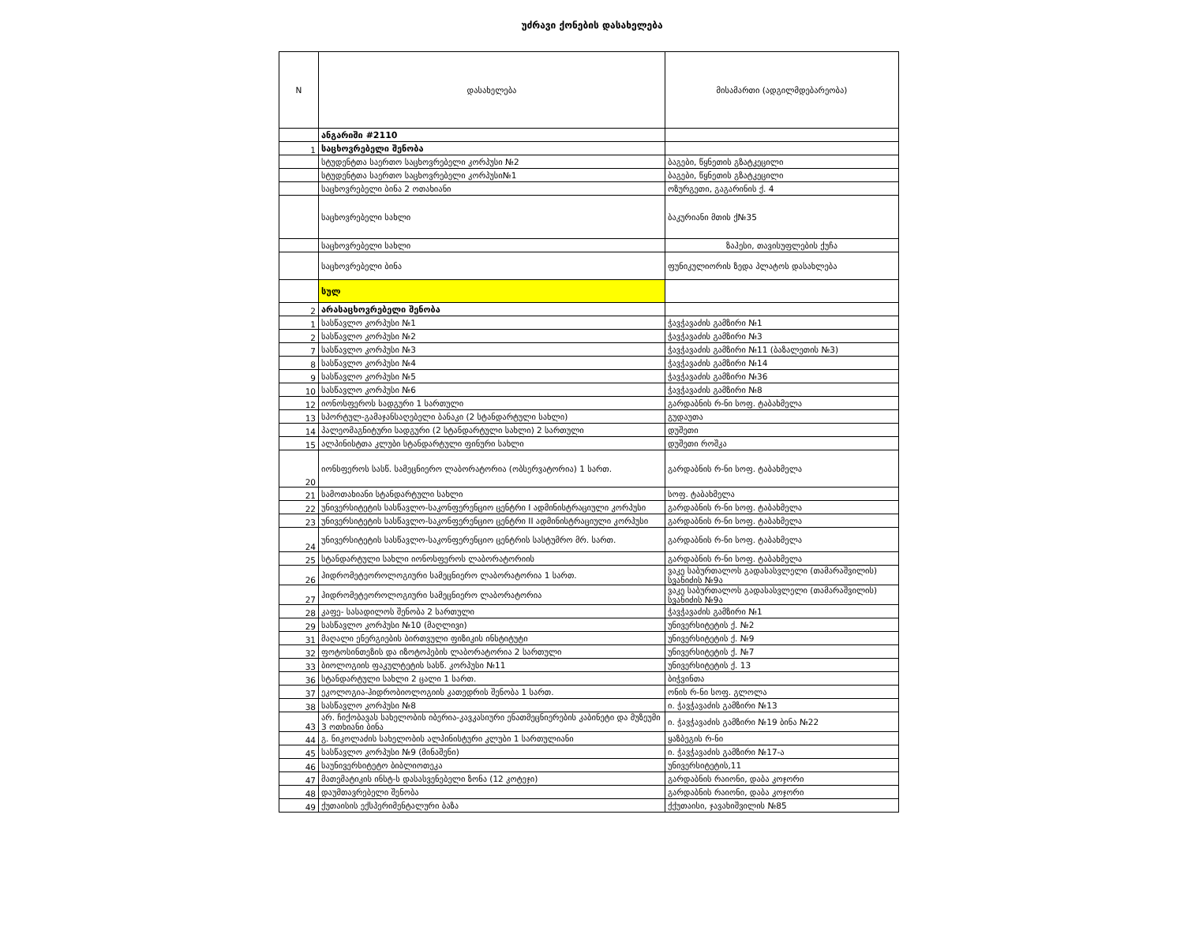უძრავი ქონების დასახელება
| N | დასახელება | მისამართი (ადგილმდებარეობა) |
| | ანგარიში #2110 | |
| 1 | საცხოვრებელი შენობა | |
| | სტუდენტთა საერთო საცხოვრებელი კორპუსი №2 | ბაგები, წყნეთის გზატკეცილი |
| | სტუდენტთა საერთო საცხოვრებელი კორპუსი№1 | ბაგები, წყნეთის გზატკეცილი |
| | საცხოვრებელი ბინა 2 ოთახიანი | ოზურგეთი, გაგარინის ქ. 4 |
| | საცხოვრებელი სახლი | ბაკურიანი მთის ქ№35 |
| | საცხოვრებელი სახლი | ზაჰესი, თავისუფლების ქუჩა |
| | საცხოვრებელი ბინა | ფუნიკულიორის ზედა პლატოს დასახლება |
| | სულ | |
| 2 | არასაცხოვრებელი შენობა | |
| 1 | სასწავლო კორპუსი №1 | ჭავჭავაძის გამზირი №1 |
| 2 | სასწავლო კორპუსი №2 | ჭავჭავაძის გამზირი №3 |
| 7 | სასწავლო კორპუსი №3 | ჭავჭავაძის გამზირი №11 (ბაზალეთის №3) |
| 8 | სასწავლო კორპუსი №4 | ჭავჭავაძის გამზირი №14 |
| 9 | სასწავლო კორპუსი №5 | ჭავჭავაძის გამზირი №36 |
| 10 | სასწავლო კორპუსი №6 | ჭავჭავაძის გამზირი №8 |
| 12 | იონოსფეროს სადგური 1 სართული | გარდაბნის რ-ნი სოფ. ტაბახმელა |
| 13 | სპორტულ-გამაჯანსაღებელი ბანაკი (2 სტანდარტული სახლი) | გუდაუთა |
| 14 | პალეომაგნიტური სადგური (2 სტანდარტული სახლი) 2 სართული | დუშეთი |
| 15 | ალპინისტთა კლუბი სტანდარტული ფინური სახლი | დუშეთი როშკა |
| 20 | იონსფეროს სასწ. სამეცნიერო ლაბორატორია (ობსერვატორია) 1 სართ. | გარდაბნის რ-ნი სოფ. ტაბახმელა |
| 21 | სამოთახიანი სტანდარტული სახლი | სოფ. ტაბახმელა |
| 22 | უნივერსიტეტის სასწავლო-საკონფერენციო ცენტრი I ადმინისტრაციული კორპუსი | გარდაბნის რ-ნი სოფ. ტაბახმელა |
| 23 | უნივერსიტეტის სასწავლო-საკონფერენციო ცენტრი II ადმინისტრაციული კორპუსი | გარდაბნის რ-ნი სოფ. ტაბახმელა |
| 24 | უნივერსიტეტის სასწავლო-საკონფერენციო ცენტრის სასტუმრო მრ. სართ. | გარდაბნის რ-ნი სოფ. ტაბახმელა |
| 25 | სტანდარტული სახლი იონოსფეროს ლაბორატორიის | გარდაბნის რ-ნი სოფ. ტაბახმელა |
| 26 | ჰიდრომეტეოროლოგიური სამეცნიერო ლაბორატორია 1 სართ. | ვაკე საბურთალოს გადასასვლელი (თამარაშვილის) სვანიძის №9ა |
| 27 | ჰიდრომეტეოროლოგიური სამეცნიერო ლაბორატორია | ვაკე საბურთალოს გადასასვლელი (თამარაშვილის) სვანიძის №9ა |
| 28 | კაფე- სასადილოს შენობა 2 სართული | ჭავჭავაძის გამზირი №1 |
| 29 | სასწავლო კორპუსი №10 (მაღლივი) | უნივერსიტეტის ქ. №2 |
| 31 | მაღალი ენერგიების ბირთვული ფიზიკის ინსტიტუტი | უნივერსიტეტის ქ. №9 |
| 32 | ფოტოსინთეზის და იზოტოპების ლაბორატორია 2 სართული | უნივერსიტეტის ქ. №7 |
| 33 | ბიოლოგიის ფაკულტეტის სასწ. კორპუსი №11 | უნივერსიტეტის ქ. 13 |
| 36 | სტანდარტული სახლი 2 ცალი 1 სართ. | ბიჭვინთა |
| 37 | ეკოლოგია-ჰიდრობიოლოგიის კათედრის შენობა 1 სართ. | ონის რ-ნი სოფ. გლოლა |
| 38 | სასწავლო კორპუსი №8 | ი. ჭავჭავაძის გამზირი №13 |
| 43 | არ. ჩიქობავას სახელობის იბერია-კავკასიური ენათმეცნიერების კაბინეტი და მუზეუმი 3 ოთხიანი ბინა | ი. ჭავჭავაძის გამზირი №19 ბინა №22 |
| 44 | გ. ნიკოლაძის სახელობის ალპინისტური კლუბი 1 სართულიანი | ყაზბეგის რ-ნი |
| 45 | სასწავლო კორპუსი №9 (მინაშენი) | ი. ჭავჭავაძის გამზირი №17-ა |
| 46 | საუნივერსიტეტო ბიბლიოთეკა | უნივერსიტეტის,11 |
| 47 | მათემატიკის ინსტ-ს დასასვენებელი ზონა (12 კოტეჯი) | გარდაბნის რაიონი, დაბა კოჯორი |
| 48 | დაუმთავრებელი შენობა | გარდაბნის რაიონი, დაბა კოჯორი |
| 49 | ქუთაისის ექსპერიმენტალური ბაზა | ქქუთაისი, ჯავახიშვილის №85 |